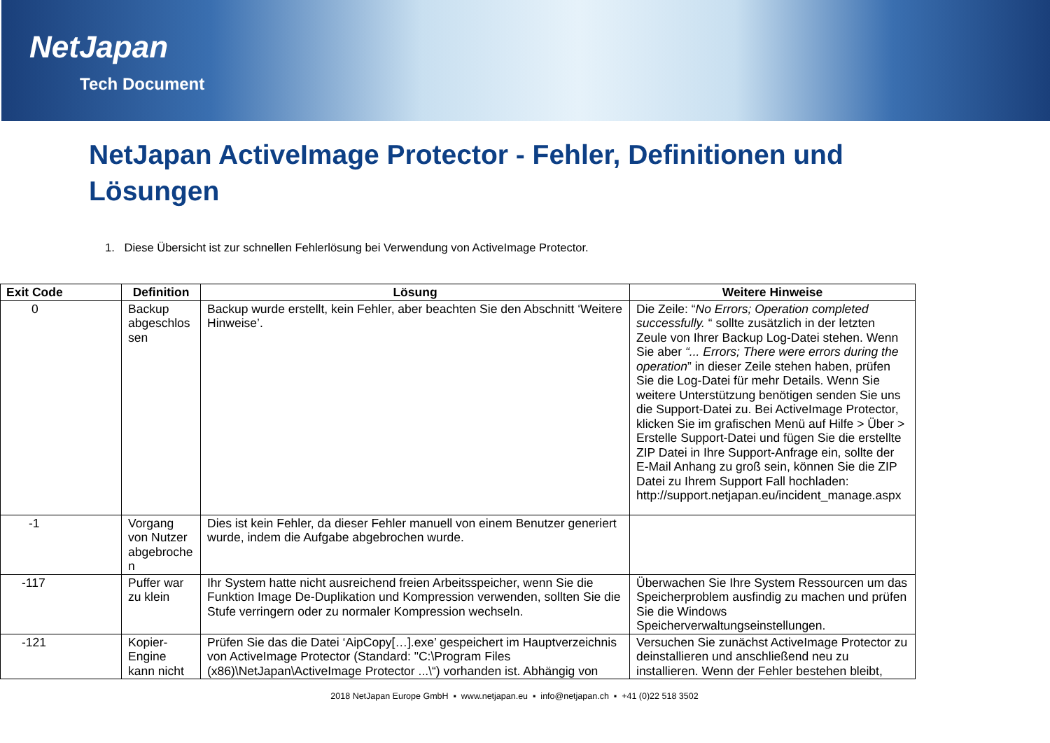NetJapan
Tech Document
NetJapan ActiveImage Protector - Fehler, Definitionen und Lösungen
1. Diese Übersicht ist zur schnellen Fehlerlösung bei Verwendung von ActiveImage Protector.
| Exit Code | Definition | Lösung | Weitere Hinweise |
| --- | --- | --- | --- |
| 0 | Backup abgeschlos sen | Backup wurde erstellt, kein Fehler, aber beachten Sie den Abschnitt ‘Weitere Hinweise’. | Die Zeile: “ No Errors; Operation completed successfully. “ sollte zusätzlich in der letzten Zeule von Ihrer Backup Log-Datei stehen. Wenn Sie aber “... Errors; There were errors during the operation ” in dieser Zeile stehen haben, prüfen Sie die Log-Datei für mehr Details. Wenn Sie weitere Unterstützung benötigen senden Sie uns die Support-Datei zu. Bei ActiveImage Protector, klicken Sie im grafischen Menü auf Hilfe > Über > Erstelle Support-Datei und fügen Sie die erstellte ZIP Datei in Ihre Support-Anfrage ein, sollte der E-Mail Anhang zu groß sein, können Sie die ZIP Datei zu Ihrem Support Fall hochladen: http://support.netjapan.eu/incident_manage.aspx |
| -1 | Vorgang von Nutzer abgebroche n | Dies ist kein Fehler, da dieser Fehler manuell von einem Benutzer generiert wurde, indem die Aufgabe abgebrochen wurde. | |
| -117 | Puffer war zu klein | Ihr System hatte nicht ausreichend freien Arbeitsspeicher, wenn Sie die Funktion Image De-Duplikation und Kompression verwenden, sollten Sie die Stufe verringern oder zu normaler Kompression wechseln. | Überwachen Sie Ihre System Ressourcen um das Speicherproblem ausfindig zu machen und prüfen Sie die Windows Speicherverwaltungseinstellungen. |
| -121 | Kopier-Engine kann nicht | Prüfen Sie das die Datei ‘AipCopy[…].exe’ gespeichert im Hauptverzeichnis von ActiveImage Protector (Standard: "C:\Program Files (x86)\NetJapan\ActiveImage Protector ...\“) vorhanden ist. Abhängig von | Versuchen Sie zunächst ActiveImage Protector zu deinstallieren und anschließend neu zu installieren. Wenn der Fehler bestehen bleibt, |
2018 NetJapan Europe GmbH ▪ www.netjapan.eu ▪ info@netjapan.ch ▪ +41 (0)22 518 3502